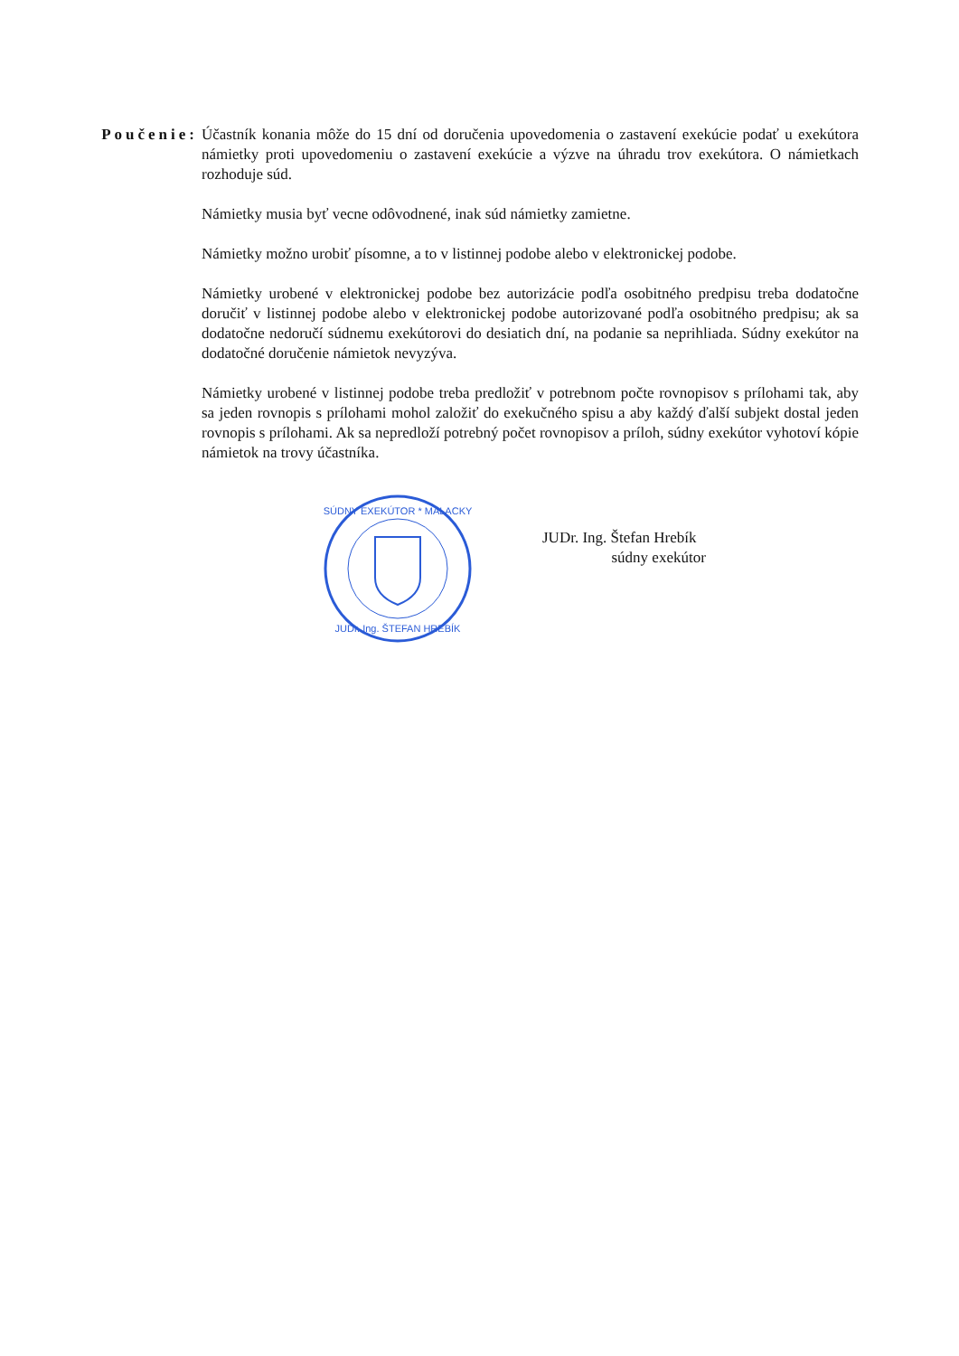Poučenie: Účastník konania môže do 15 dní od doručenia upovedomenia o zastavení exekúcie podať u exekútora námietky proti upovedomeniu o zastavení exekúcie a výzve na úhradu trov exekútora. O námietkach rozhoduje súd.
Námietky musia byť vecne odôvodnené, inak súd námietky zamietne.
Námietky možno urobiť písomne, a to v listinnej podobe alebo v elektronickej podobe.
Námietky urobené v elektronickej podobe bez autorizácie podľa osobitného predpisu treba dodatočne doručiť v listinnej podobe alebo v elektronickej podobe autorizované podľa osobitného predpisu; ak sa dodatočne nedoručí súdnemu exekútorovi do desiatich dní, na podanie sa neprihliada. Súdny exekútor na dodatočné doručenie námietok nevyzýva.
Námietky urobené v listinnej podobe treba predložiť v potrebnom počte rovnopisov s prílohami tak, aby sa jeden rovnopis s prílohami mohol založiť do exekučného spisu a aby každý ďalší subjekt dostal jeden rovnopis s prílohami. Ak sa nepredloží potrebný počet rovnopisov a príloh, súdny exekútor vyhotoví kópie námietok na trovy účastníka.
SÚDNY EXEKÚTOR * MALACKY
JUDr. Ing. ŠTEFAN HREBÍK
JUDr. Ing. Štefan Hrebík
súdny exekútor